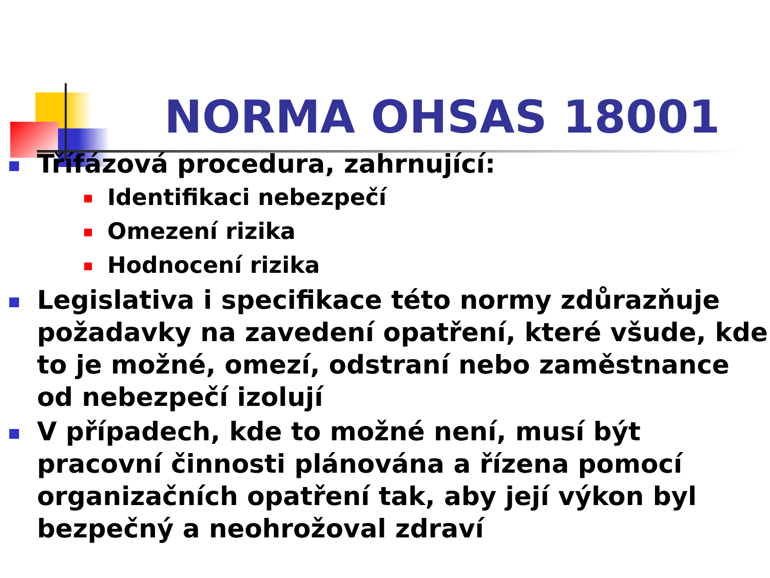NORMA OHSAS 18001
Třífázová procedura, zahrnující:
Identifikaci nebezpečí
Omezení rizika
Hodnocení rizika
Legislativa i specifikace této normy zdůrazňuje požadavky na zavedení opatření, které všude, kde to je možné, omezí, odstraní nebo zaměstnance od nebezpečí izolují
V případech, kde to možné není, musí být pracovní činnosti plánována a řízena pomocí organizačních opatření tak, aby její výkon byl bezpečný a neohrožoval zdraví